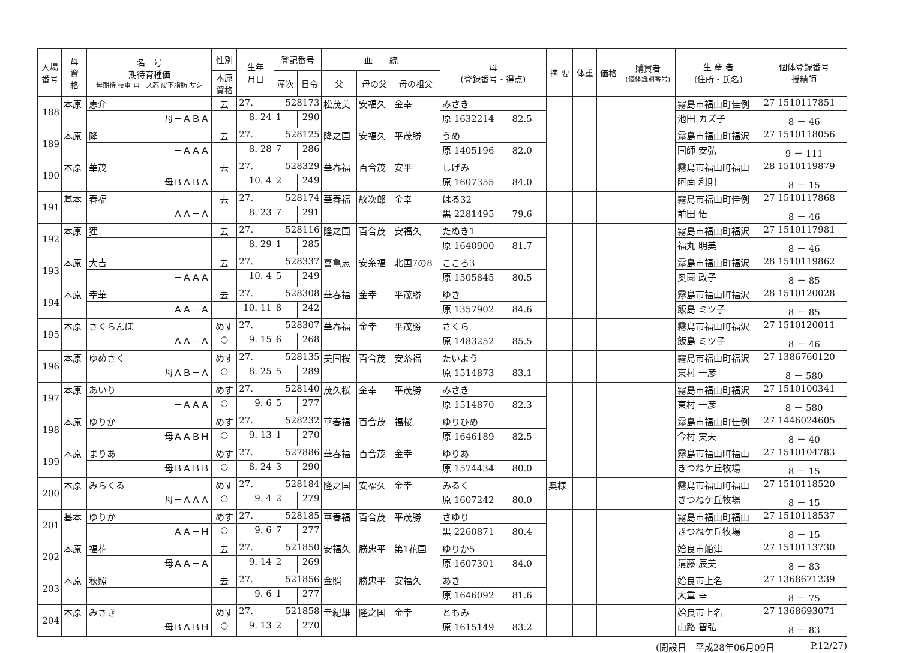| 入場 番号 | 母 資 格 | 名 号 期待育種価 母期待 枝重 ロース芯 皮下脂肪 サシ | 性別 | 生年 月日 | 登記番号 | | 血 統 | | | 母 (登録番号・得点) | 摘 要 | 体重 | 価格 | 購買者 (個体識別番号) | 生 産 者 (住所・氏名) | 個体登録番号 授精師 |
| --- | --- | --- | --- | --- | --- | --- | --- | --- | --- | --- | --- | --- | --- | --- | --- | --- |
| | | | 本原 資格 | | 産次 | 日令 | 父 | 母の父 | 母の祖父 | | | | | | | |
| 188 | 本原 | 恵介 | 去 | 27. | 528173 | | 松茂美 | 安福久 | 金幸 | みさき | | | | | 霧島市福山町佳例 | 27 1510117851 |
| | | 母－ＡＢＡ | | 8. 24 | 1 | 290 | | | | 原 1632214 82.5 | | | | | 池田 カズ子 | 8 － 46 |
| 189 | 本原 | 隆 | 去 | 27. | 528125 | | 隆之国 | 安福久 | 平茂勝 | うめ | | | | | 霧島市福山町福沢 | 27 1510118056 |
| | | －ＡＡＡ | | 8. 28 | 7 | 286 | | | | 原 1405196 82.0 | | | | | 国師 安弘 | 9 － 111 |
| 190 | 本原 | 華茂 | 去 | 27. | 528329 | | 華春福 | 百合茂 | 安平 | しげみ | | | | | 霧島市福山町福山 | 28 1510119879 |
| | | 母ＢＡＢＡ | | 10. 4 | 2 | 249 | | | | 原 1607355 84.0 | | | | | 阿南 利則 | 8 － 15 |
| 191 | 基本 | 春福 | 去 | 27. | 528174 | | 華春福 | 紋次郎 | 金幸 | はる32 | | | | | 霧島市福山町佳例 | 27 1510117868 |
| | | ＡＡ－Ａ | | 8. 23 | 7 | 291 | | | | 黒 2281495 79.6 | | | | | 前田 悟 | 8 － 46 |
| 192 | 本原 | 狸 | 去 | 27. | 528116 | | 隆之国 | 百合茂 | 安福久 | たぬき1 | | | | | 霧島市福山町福沢 | 27 1510117981 |
| | | | | 8. 29 | 1 | 285 | | | | 原 1640900 81.7 | | | | | 福丸 明美 | 8 － 46 |
| 193 | 本原 | 大吉 | 去 | 27. | 528337 | | 喜亀忠 | 安糸福 | 北国7の8 | こころ3 | | | | | 霧島市福山町福沢 | 28 1510119862 |
| | | －ＡＡＡ | | 10. 4 | 5 | 249 | | | | 原 1505845 80.5 | | | | | 奥薗 政子 | 8 － 85 |
| 194 | 本原 | 幸華 | 去 | 27. | 528308 | | 華春福 | 金幸 | 平茂勝 | ゆき | | | | | 霧島市福山町福沢 | 28 1510120028 |
| | | ＡＡ－Ａ | | 10. 11 | 8 | 242 | | | | 原 1357902 84.6 | | | | | 飯島 ミツ子 | 8 － 85 |
| 195 | 本原 | さくらんぼ | めす | 27. | 528307 | | 華春福 | 金幸 | 平茂勝 | さくら | | | | | 霧島市福山町福沢 | 27 1510120011 |
| | | ＡＡ－Ａ | ○ | 9. 15 | 6 | 268 | | | | 原 1483252 85.5 | | | | | 飯島 ミツ子 | 8 － 46 |
| 196 | 本原 | ゆめさく | めす | 27. | 528135 | | 美国桜 | 百合茂 | 安糸福 | たいよう | | | | | 霧島市福山町福沢 | 27 1386760120 |
| | | 母ＡＢ－Ａ | ○ | 8. 25 | 5 | 289 | | | | 原 1514873 83.1 | | | | | 東村 一彦 | 8 － 580 |
| 197 | 本原 | あいり | めす | 27. | 528140 | | 茂久桜 | 金幸 | 平茂勝 | みさき | | | | | 霧島市福山町福沢 | 27 1510100341 |
| | | －ＡＡＡ | ○ | 9. 6 | 5 | 277 | | | | 原 1514870 82.3 | | | | | 東村 一彦 | 8 － 580 |
| 198 | 本原 | ゆりか | めす | 27. | 528232 | | 華春福 | 百合茂 | 福桜 | ゆりひめ | | | | | 霧島市福山町佳例 | 27 1446024605 |
| | | 母ＡＡＢＨ | ○ | 9. 13 | 1 | 270 | | | | 原 1646189 82.5 | | | | | 今村 実夫 | 8 － 40 |
| 199 | 本原 | まりあ | めす | 27. | 527886 | | 華春福 | 百合茂 | 金幸 | ゆりあ | | | | | 霧島市福山町福山 | 27 1510104783 |
| | | 母ＢＡＢＢ | ○ | 8. 24 | 3 | 290 | | | | 原 1574434 80.0 | | | | | きつねケ丘牧場 | 8 － 15 |
| 200 | 本原 | みらくる | めす | 27. | 528184 | | 隆之国 | 安福久 | 金幸 | みるく | 奥様 | | | | 霧島市福山町福山 | 27 1510118520 |
| | | 母－ＡＡＡ | ○ | 9. 4 | 2 | 279 | | | | 原 1607242 80.0 | | | | | きつねケ丘牧場 | 8 － 15 |
| 201 | 基本 | ゆりか | めす | 27. | 528185 | | 華春福 | 百合茂 | 平茂勝 | さゆり | | | | | 霧島市福山町福山 | 27 1510118537 |
| | | ＡＡ－Ｈ | ○ | 9. 6 | 7 | 277 | | | | 黒 2260871 80.4 | | | | | きつねケ丘牧場 | 8 － 15 |
| 202 | 本原 | 福花 | 去 | 27. | 521850 | | 安福久 | 勝忠平 | 第1花国 | ゆりか5 | | | | | 姶良市船津 | 27 1510113730 |
| | | 母ＡＡ－Ａ | | 9. 14 | 2 | 269 | | | | 原 1607301 84.0 | | | | | 清藤 辰美 | 8 － 83 |
| 203 | 本原 | 秋照 | 去 | 27. | 521856 | | 金照 | 勝忠平 | 安福久 | あき | | | | | 姶良市上名 | 27 1368671239 |
| | | | | 9. 6 | 1 | 277 | | | | 原 1646092 81.6 | | | | | 大重 幸 | 8 － 75 |
| 204 | 本原 | みさき | めす | 27. | 521858 | | 幸紀雄 | 隆之国 | 金幸 | ともみ | | | | | 姶良市上名 | 27 1368693071 |
| | | 母ＢＡＢＨ | ○ | 9. 13 | 2 | 270 | | | | 原 1615149 83.2 | | | | | 山路 智弘 | 8 － 83 |
(開設日　平成28年06月09日 P.12/27)